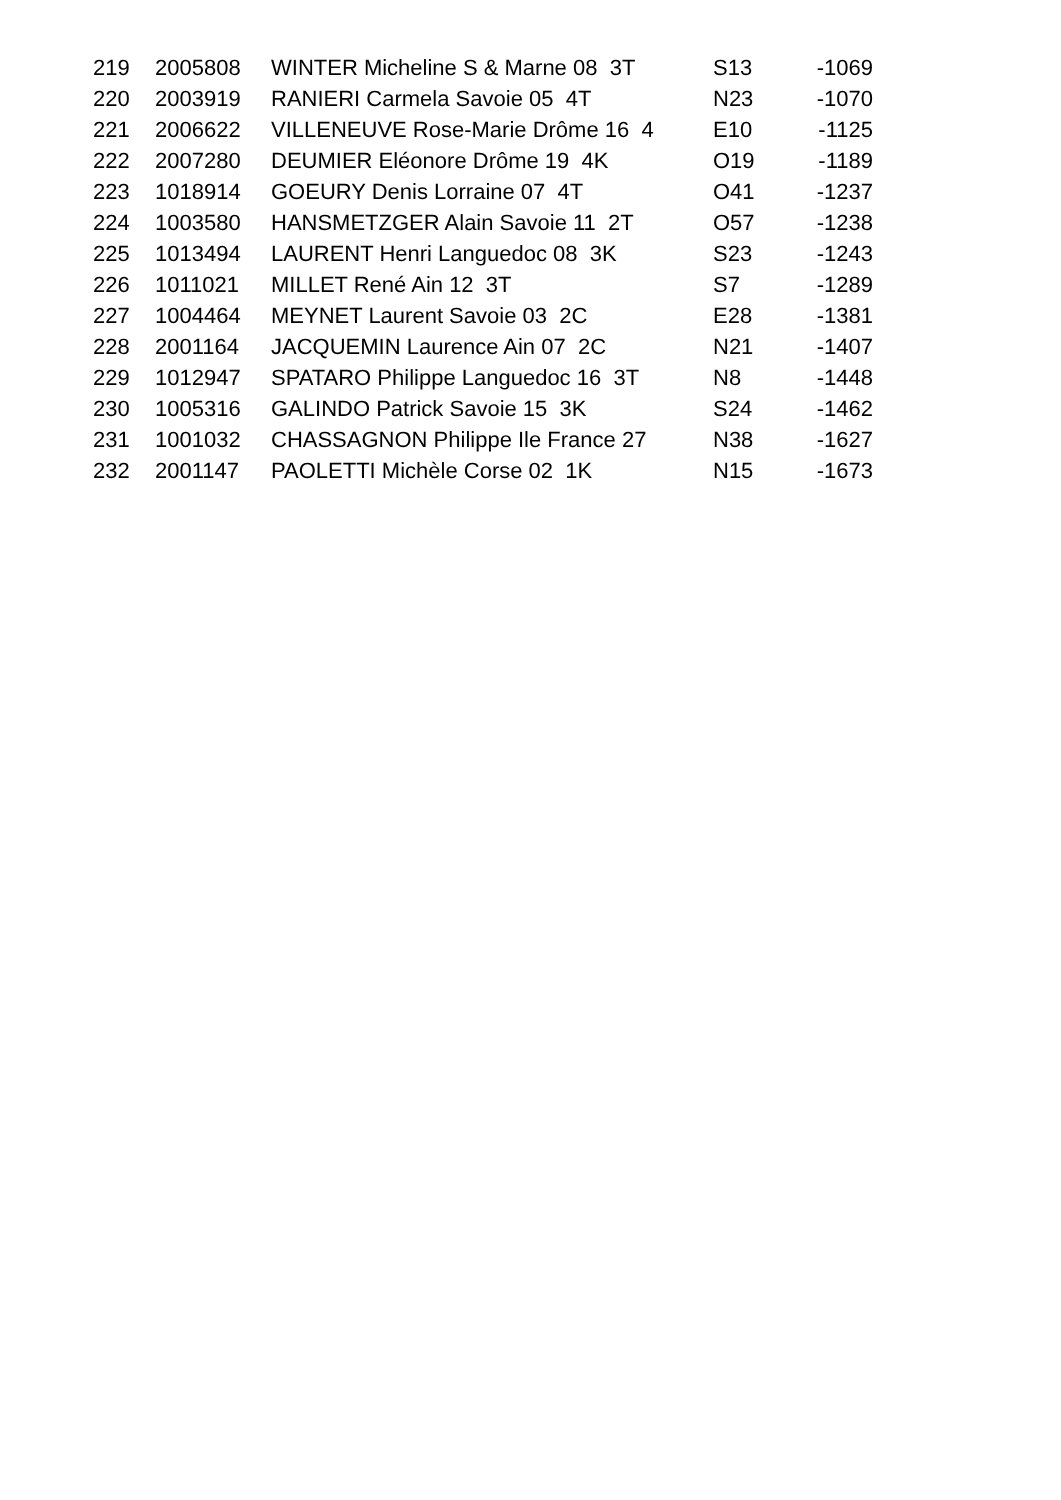| 219 | 2005808 | WINTER Micheline S & Marne 08 3T | S13 | -1069 |
| 220 | 2003919 | RANIERI Carmela Savoie 05 4T | N23 | -1070 |
| 221 | 2006622 | VILLENEUVE Rose-Marie Drôme 16 4 | E10 | -1125 |
| 222 | 2007280 | DEUMIER Eléonore Drôme 19 4K | O19 | -1189 |
| 223 | 1018914 | GOEURY Denis Lorraine 07 4T | O41 | -1237 |
| 224 | 1003580 | HANSMETZGER Alain Savoie 11 2T | O57 | -1238 |
| 225 | 1013494 | LAURENT Henri Languedoc 08 3K | S23 | -1243 |
| 226 | 1011021 | MILLET René Ain 12 3T | S7 | -1289 |
| 227 | 1004464 | MEYNET Laurent Savoie 03 2C | E28 | -1381 |
| 228 | 2001164 | JACQUEMIN Laurence Ain 07 2C | N21 | -1407 |
| 229 | 1012947 | SPATARO Philippe Languedoc 16 3T | N8 | -1448 |
| 230 | 1005316 | GALINDO Patrick Savoie 15 3K | S24 | -1462 |
| 231 | 1001032 | CHASSAGNON Philippe Ile France 27 | N38 | -1627 |
| 232 | 2001147 | PAOLETTI Michèle Corse 02 1K | N15 | -1673 |